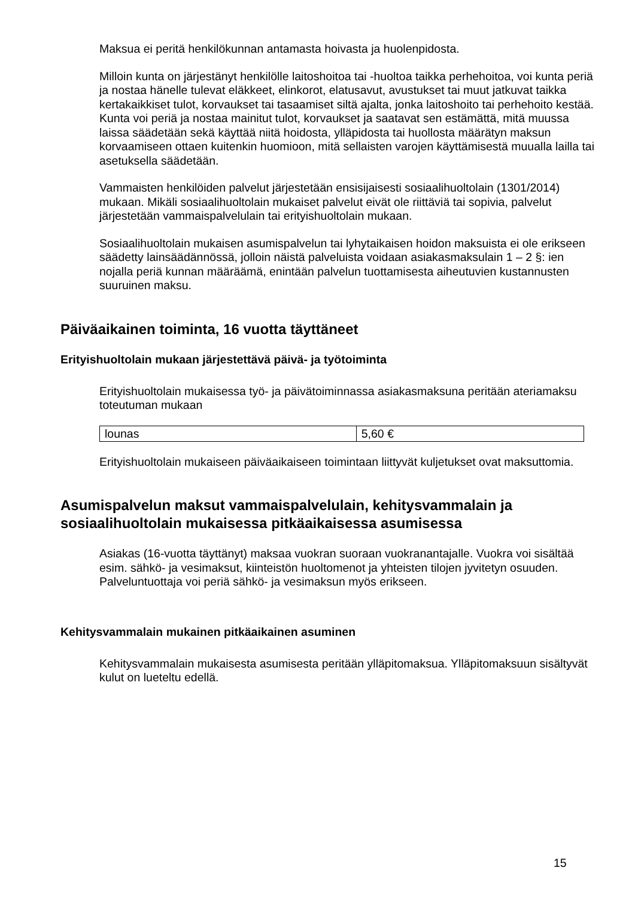Maksua ei peritä henkilökunnan antamasta hoivasta ja huolenpidosta.
Milloin kunta on järjestänyt henkilölle laitoshoitoa tai -huoltoa taikka perhehoitoa, voi kunta periä ja nostaa hänelle tulevat eläkkeet, elinkorot, elatusavut, avustukset tai muut jatkuvat taikka kertakaikkiset tulot, korvaukset tai tasaamiset siltä ajalta, jonka laitoshoito tai perhehoito kestää. Kunta voi periä ja nostaa mainitut tulot, korvaukset ja saatavat sen estämättä, mitä muussa laissa säädetään sekä käyttää niitä hoidosta, ylläpidosta tai huollosta määrätyn maksun korvaamiseen ottaen kuitenkin huomioon, mitä sellaisten varojen käyttämisestä muualla lailla tai asetuksella säädetään.
Vammaisten henkilöiden palvelut järjestetään ensisijaisesti sosiaalihuoltolain (1301/2014) mukaan. Mikäli sosiaalihuoltolain mukaiset palvelut eivät ole riittäviä tai sopivia, palvelut järjestetään vammaispalvelulain tai erityishuoltolain mukaan.
Sosiaalihuoltolain mukaisen asumispalvelun tai lyhytaikaisen hoidon maksuista ei ole erikseen säädetty lainsäädännössä, jolloin näistä palveluista voidaan asiakasmaksulain 1 – 2 §: ien nojalla periä kunnan määräämä, enintään palvelun tuottamisesta aiheutuvien kustannusten suuruinen maksu.
Päiväaikainen toiminta, 16 vuotta täyttäneet
Erityishuoltolain mukaan järjestettävä päivä- ja työtoiminta
Erityishuoltolain mukaisessa työ- ja päivätoiminnassa asiakasmaksuna peritään ateriamaksu toteutuman mukaan
| lounas | 5,60 € |
Erityishuoltolain mukaiseen päiväaikaiseen toimintaan liittyvät kuljetukset ovat maksuttomia.
Asumispalvelun maksut vammaispalvelulain, kehitysvammalain ja sosiaalihuoltolain mukaisessa pitkäaikaisessa asumisessa
Asiakas (16-vuotta täyttänyt) maksaa vuokran suoraan vuokranantajalle. Vuokra voi sisältää esim. sähkö- ja vesimaksut, kiinteistön huoltomenot ja yhteisten tilojen jyvitetyn osuuden. Palveluntuottaja voi periä sähkö- ja vesimaksun myös erikseen.
Kehitysvammalain mukainen pitkäaikainen asuminen
Kehitysvammalain mukaisesta asumisesta peritään ylläpitomaksua. Ylläpitomaksuun sisältyvät kulut on lueteltu edellä.
15